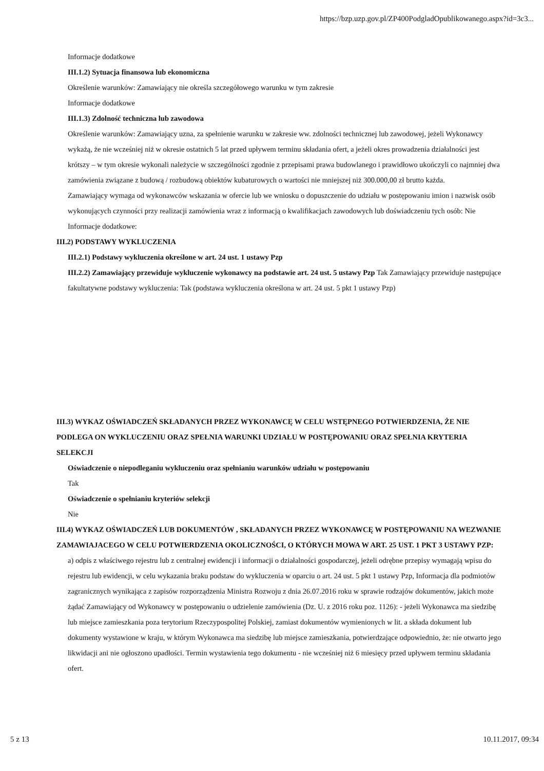https://bzp.uzp.gov.pl/ZP400PodgladOpublikowanego.aspx?id=3c3...
Informacje dodatkowe
III.1.2) Sytuacja finansowa lub ekonomiczna
Określenie warunków: Zamawiający nie określa szczegółowego warunku w tym zakresie
Informacje dodatkowe
III.1.3) Zdolność techniczna lub zawodowa
Określenie warunków: Zamawiający uzna, za spełnienie warunku w zakresie ww. zdolności technicznej lub zawodowej, jeżeli Wykonawcy wykażą, że nie wcześniej niż w okresie ostatnich 5 lat przed upływem terminu składania ofert, a jeżeli okres prowadzenia działalności jest krótszy – w tym okresie wykonali należycie w szczególności zgodnie z przepisami prawa budowlanego i prawidłowo ukończyli co najmniej dwa zamówienia związane z budową / rozbudową obiektów kubaturowych o wartości nie mniejszej niż 300.000,00 zł brutto każda.
Zamawiający wymaga od wykonawców wskazania w ofercie lub we wniosku o dopuszczenie do udziału w postępowaniu imion i nazwisk osób wykonujących czynności przy realizacji zamówienia wraz z informacją o kwalifikacjach zawodowych lub doświadczeniu tych osób: Nie
Informacje dodatkowe:
III.2) PODSTAWY WYKLUCZENIA
III.2.1) Podstawy wykluczenia określone w art. 24 ust. 1 ustawy Pzp
III.2.2) Zamawiający przewiduje wykluczenie wykonawcy na podstawie art. 24 ust. 5 ustawy Pzp Tak Zamawiający przewiduje następujące fakultatywne podstawy wykluczenia: Tak (podstawa wykluczenia określona w art. 24 ust. 5 pkt 1 ustawy Pzp)
III.3) WYKAZ OŚWIADCZEŃ SKŁADANYCH PRZEZ WYKONAWCĘ W CELU WSTĘPNEGO POTWIERDZENIA, ŻE NIE PODLEGA ON WYKLUCZENIU ORAZ SPEŁNIA WARUNKI UDZIAŁU W POSTĘPOWANIU ORAZ SPEŁNIA KRYTERIA SELEKCJI
Oświadczenie o niepodleganiu wykluczeniu oraz spełnianiu warunków udziału w postępowaniu
Tak
Oświadczenie o spełnianiu kryteriów selekcji
Nie
III.4) WYKAZ OŚWIADCZEŃ LUB DOKUMENTÓW , SKŁADANYCH PRZEZ WYKONAWCĘ W POSTĘPOWANIU NA WEZWANIE ZAMAWIAJACEGO W CELU POTWIERDZENIA OKOLICZNOŚCI, O KTÓRYCH MOWA W ART. 25 UST. 1 PKT 3 USTAWY PZP:
a) odpis z właściwego rejestru lub z centralnej ewidencji i informacji o działalności gospodarczej, jeżeli odrębne przepisy wymagają wpisu do rejestru lub ewidencji, w celu wykazania braku podstaw do wykluczenia w oparciu o art. 24 ust. 5 pkt 1 ustawy Pzp, Informacja dla podmiotów zagranicznych wynikająca z zapisów rozporządzenia Ministra Rozwoju z dnia 26.07.2016 roku w sprawie rodzajów dokumentów, jakich może żądać Zamawiający od Wykonawcy w postępowaniu o udzielenie zamówienia (Dz. U. z 2016 roku poz. 1126): - jeżeli Wykonawca ma siedzibę lub miejsce zamieszkania poza terytorium Rzeczypospolitej Polskiej, zamiast dokumentów wymienionych w lit. a składa dokument lub dokumenty wystawione w kraju, w którym Wykonawca ma siedzibę lub miejsce zamieszkania, potwierdzające odpowiednio, że: nie otwarto jego likwidacji ani nie ogłoszono upadłości. Termin wystawienia tego dokumentu - nie wcześniej niż 6 miesięcy przed upływem terminu składania ofert.
5 z 13 10.11.2017, 09:34